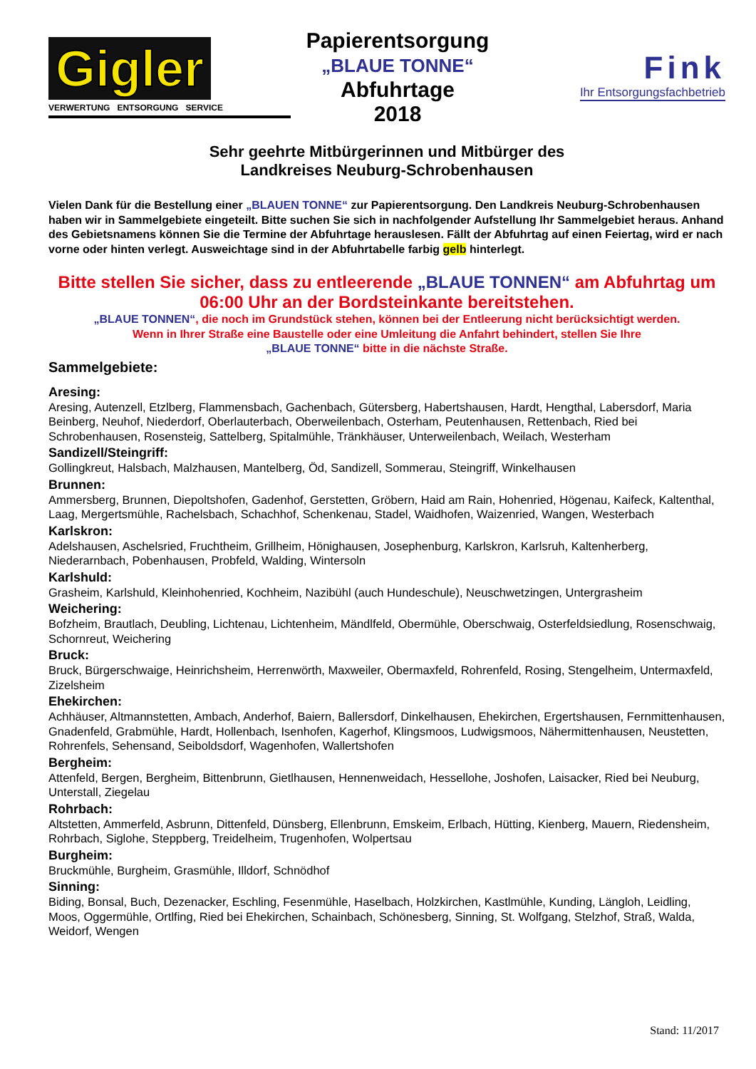Gigler
VERWERTUNG ENTSORGUNG SERVICE
Papierentsorgung
„BLAUE TONNE“
Abfuhrtage
2018
Fink
Ihr Entsorgungsfachbetrieb
Sehr geehrte Mitbürgerinnen und Mitbürger des
Landkreises Neuburg-Schrobenhausen
Vielen Dank für die Bestellung einer „BLAUEN TONNE“ zur Papierentsorgung. Den Landkreis Neuburg-Schrobenhausen haben wir in Sammelgebiete eingeteilt. Bitte suchen Sie sich in nachfolgender Aufstellung Ihr Sammelgebiet heraus. Anhand des Gebietsnamens können Sie die Termine der Abfuhrtage herauslesen. Fällt der Abfuhrtag auf einen Feiertag, wird er nach vorne oder hinten verlegt. Ausweichtage sind in der Abfuhrtabelle farbig gelb hinterlegt.
Bitte stellen Sie sicher, dass zu entleerende „BLAUE TONNEN“ am Abfuhrtag um 06:00 Uhr an der Bordsteinkante bereitstehen.
„BLAUE TONNEN“, die noch im Grundstück stehen, können bei der Entleerung nicht berücksichtigt werden.
Wenn in Ihrer Straße eine Baustelle oder eine Umleitung die Anfahrt behindert, stellen Sie Ihre
„BLAUE TONNE“ bitte in die nächste Straße.
Sammelgebiete:
Aresing:
Aresing, Autenzell, Etzlberg, Flammensbach, Gachenbach, Gütersberg, Habertshausen, Hardt, Hengthal, Labersdorf, Maria Beinberg, Neuhof, Niederdorf, Oberlauterbach, Oberweilenbach, Osterham, Peutenhausen, Rettenbach, Ried bei Schrobenhausen, Rosensteig, Sattelberg, Spitalmühle, Tränkhäuser, Unterweilenbach, Weilach, Westerham
Sandizell/Steingriff:
Gollingkreut, Halsbach, Malzhausen, Mantelberg, Öd, Sandizell, Sommerau, Steingriff, Winkelhausen
Brunnen:
Ammersberg, Brunnen, Diepoltshofen, Gadenhof, Gerstetten, Gröbern, Haid am Rain, Hohenried, Högenau, Kaifeck, Kaltenthal, Laag, Mergertsmühle, Rachelsbach, Schachhof, Schenkenau, Stadel, Waidhofen, Waizenried, Wangen, Westerbach
Karlskron:
Adelshausen, Aschelsried, Fruchtheim, Grillheim, Hönighausen, Josephenburg, Karlskron, Karlsruh, Kaltenherberg, Niederarnbach, Pobenhausen, Probfeld, Walding, Wintersoln
Karlshuld:
Grasheim, Karlshuld, Kleinhohenried, Kochheim, Nazibühl (auch Hundeschule), Neuschwetzingen, Untergrasheim
Weichering:
Bofzheim, Brautlach, Deubling, Lichtenau, Lichtenheim, Mändlfeld, Obermühle, Oberschwaig, Osterfeldsiedlung, Rosenschwaig, Schornreut, Weichering
Bruck:
Bruck, Bürgerschwaige, Heinrichsheim, Herrenwörth, Maxweiler, Obermaxfeld, Rohrenfeld, Rosing, Stengelheim, Untermaxfeld, Zizelsheim
Ehekirchen:
Achhäuser, Altmannstetten, Ambach, Anderhof, Baiern, Ballersdorf, Dinkelhausen, Ehekirchen, Ergertshausen, Fernmittenhausen, Gnadenfeld, Grabmühle, Hardt, Hollenbach, Isenhofen, Kagerhof, Klingsmoos, Ludwigsmoos, Nähermittenhausen, Neustetten, Rohrenfels, Sehensand, Seiboldsdorf, Wagenhofen, Wallertshofen
Bergheim:
Attenfeld, Bergen, Bergheim, Bittenbrunn, Gietlhausen, Hennenweidach, Hessellohe, Joshofen, Laisacker, Ried bei Neuburg, Unterstall, Ziegelau
Rohrbach:
Altstetten, Ammerfeld, Asbrunn, Dittenfeld, Dünsberg, Ellenbrunn, Emskeim, Erlbach, Hütting, Kienberg, Mauern, Riedensheim, Rohrbach, Siglohe, Steppberg, Treidelheim, Trugenhofen, Wolpertsau
Burgheim:
Bruckmühle, Burgheim, Grasmühle, Illdorf, Schnödhof
Sinning:
Biding, Bonsal, Buch, Dezenacker, Eschling, Fesenmühle, Haselbach, Holzkirchen, Kastlmühle, Kunding, Längloh, Leidling, Moos, Oggermühle, Ortlfing, Ried bei Ehekirchen, Schainbach, Schönesberg, Sinning, St. Wolfgang, Stelzhof, Straß, Walda, Weidorf, Wengen
Stand: 11/2017